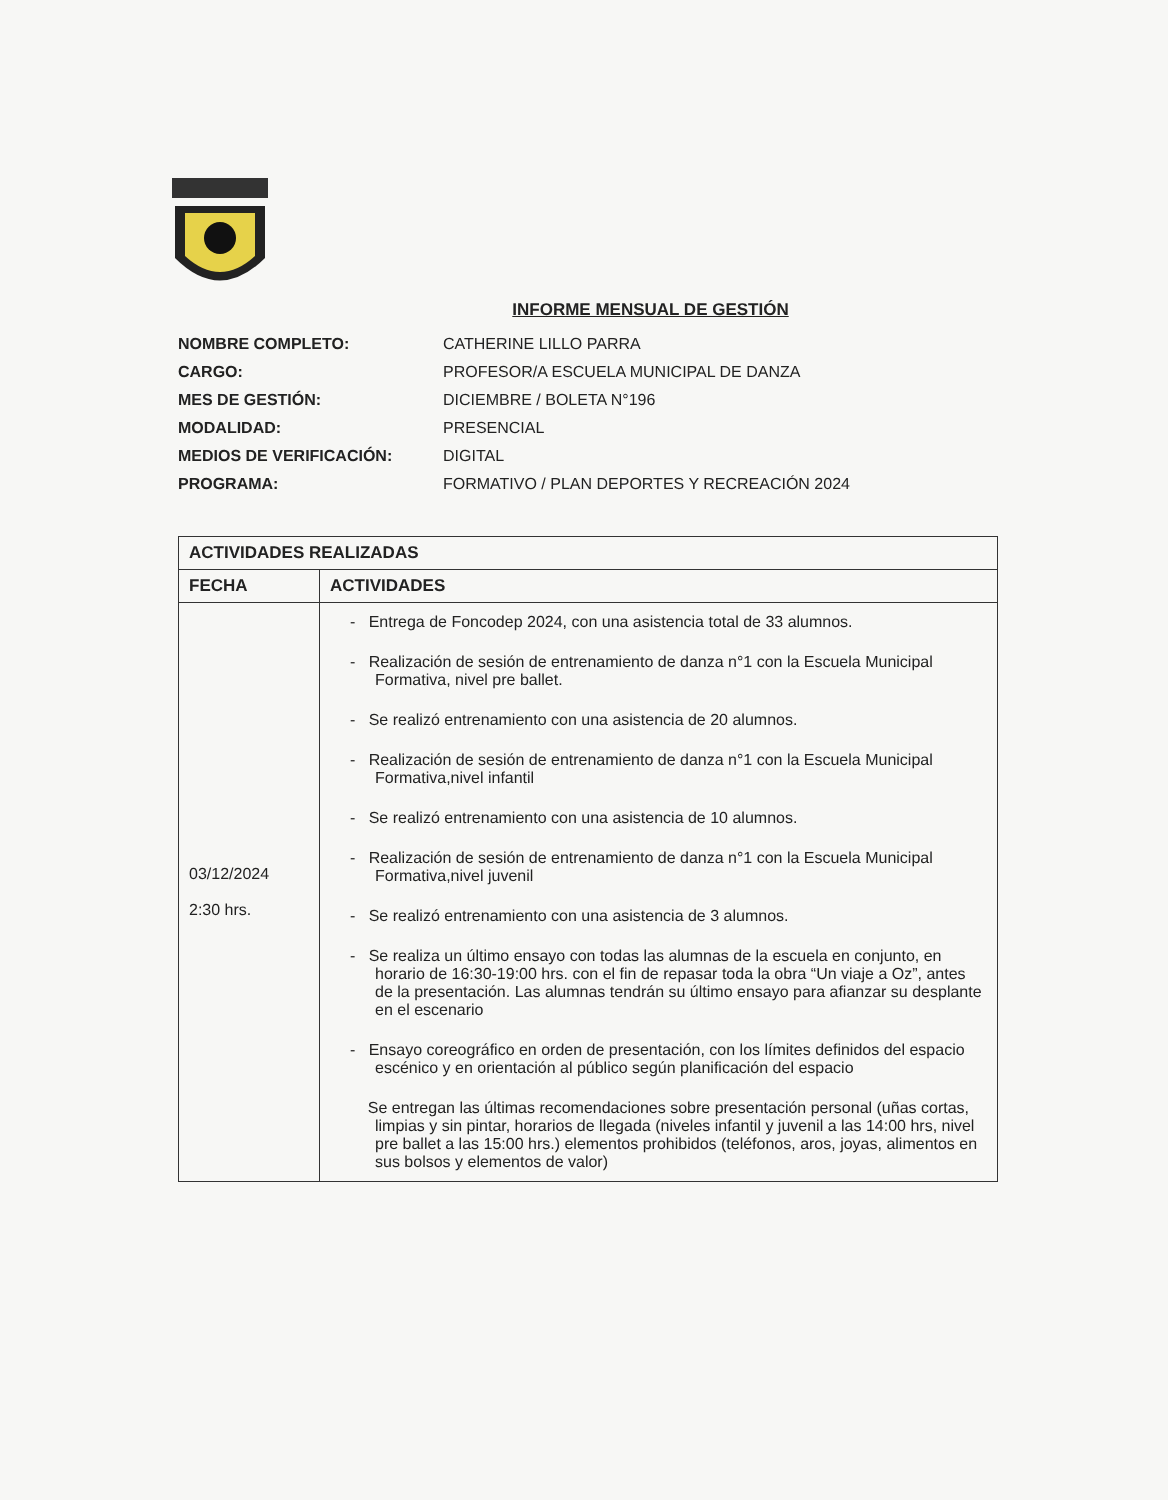INFORME MENSUAL DE GESTIÓN
| NOMBRE COMPLETO: | CATHERINE LILLO PARRA |
| CARGO: | PROFESOR/A ESCUELA MUNICIPAL DE DANZA |
| MES DE GESTIÓN: | DICIEMBRE / BOLETA N°196 |
| MODALIDAD: | PRESENCIAL |
| MEDIOS DE VERIFICACIÓN: | DIGITAL |
| PROGRAMA: | FORMATIVO / PLAN DEPORTES Y RECREACIÓN 2024 |
| ACTIVIDADES REALIZADAS | |
| --- | --- |
| FECHA | ACTIVIDADES |
| 03/12/2024 2:30 hrs. | - Entrega de Foncodep 2024, con una asistencia total de 33 alumnos. - Realización de sesión de entrenamiento de danza n°1 con la Escuela Municipal Formativa, nivel pre ballet. - Se realizó entrenamiento con una asistencia de 20 alumnos. - Realización de sesión de entrenamiento de danza n°1 con la Escuela Municipal Formativa,nivel infantil - Se realizó entrenamiento con una asistencia de 10 alumnos. - Realización de sesión de entrenamiento de danza n°1 con la Escuela Municipal Formativa,nivel juvenil - Se realizó entrenamiento con una asistencia de 3 alumnos. - Se realiza un último ensayo con todas las alumnas de la escuela en conjunto, en horario de 16:30-19:00 hrs. con el fin de repasar toda la obra “Un viaje a Oz”, antes de la presentación. Las alumnas tendrán su último ensayo para afianzar su desplante en el escenario - Ensayo coreográfico en orden de presentación, con los límites definidos del espacio escénico y en orientación al público según planificación del espacio Se entregan las últimas recomendaciones sobre presentación personal (uñas cortas, limpias y sin pintar, horarios de llegada (niveles infantil y juvenil a las 14:00 hrs, nivel pre ballet a las 15:00 hrs.) elementos prohibidos (teléfonos, aros, joyas, alimentos en sus bolsos y elementos de valor) |